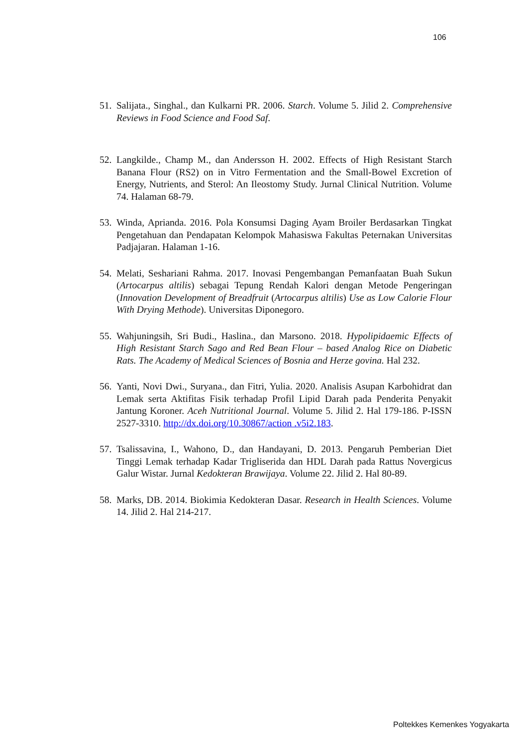106
51. Salijata., Singhal., dan Kulkarni PR. 2006. Starch. Volume 5. Jilid 2. Comprehensive Reviews in Food Science and Food Saf.
52. Langkilde., Champ M., dan Andersson H. 2002. Effects of High Resistant Starch Banana Flour (RS2) on in Vitro Fermentation and the Small-Bowel Excretion of Energy, Nutrients, and Sterol: An Ileostomy Study. Jurnal Clinical Nutrition. Volume 74. Halaman 68-79.
53. Winda, Aprianda. 2016. Pola Konsumsi Daging Ayam Broiler Berdasarkan Tingkat Pengetahuan dan Pendapatan Kelompok Mahasiswa Fakultas Peternakan Universitas Padjajaran. Halaman 1-16.
54. Melati, Seshariani Rahma. 2017. Inovasi Pengembangan Pemanfaatan Buah Sukun (Artocarpus altilis) sebagai Tepung Rendah Kalori dengan Metode Pengeringan (Innovation Development of Breadfruit (Artocarpus altilis) Use as Low Calorie Flour With Drying Methode). Universitas Diponegoro.
55. Wahjuningsih, Sri Budi., Haslina., dan Marsono. 2018. Hypolipidaemic Effects of High Resistant Starch Sago and Red Bean Flour – based Analog Rice on Diabetic Rats. The Academy of Medical Sciences of Bosnia and Herze govina. Hal 232.
56. Yanti, Novi Dwi., Suryana., dan Fitri, Yulia. 2020. Analisis Asupan Karbohidrat dan Lemak serta Aktifitas Fisik terhadap Profil Lipid Darah pada Penderita Penyakit Jantung Koroner. Aceh Nutritional Journal. Volume 5. Jilid 2. Hal 179-186. P-ISSN 2527-3310. http://dx.doi.org/10.30867/action .v5i2.183.
57. Tsalissavina, I., Wahono, D., dan Handayani, D. 2013. Pengaruh Pemberian Diet Tinggi Lemak terhadap Kadar Trigliserida dan HDL Darah pada Rattus Novergicus Galur Wistar. Jurnal Kedokteran Brawijaya. Volume 22. Jilid 2. Hal 80-89.
58. Marks, DB. 2014. Biokimia Kedokteran Dasar. Research in Health Sciences. Volume 14. Jilid 2. Hal 214-217.
Poltekkes Kemenkes Yogyakarta